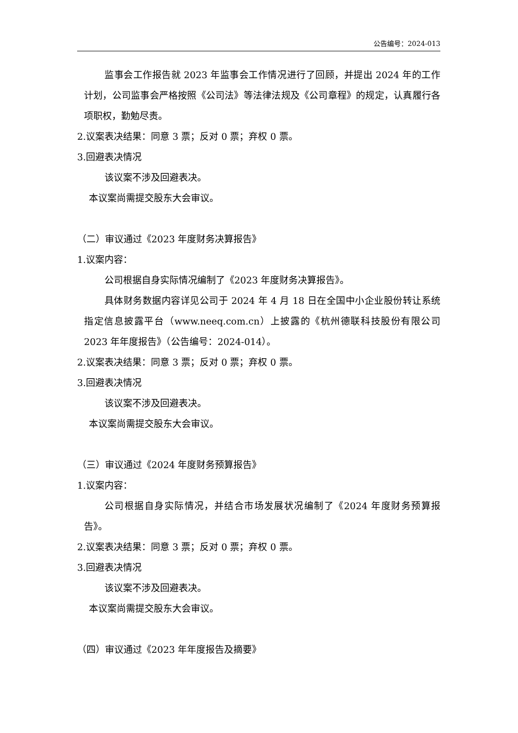公告编号：2024-013
监事会工作报告就 2023 年监事会工作情况进行了回顾，并提出 2024 年的工作计划，公司监事会严格按照《公司法》等法律法规及《公司章程》的规定，认真履行各项职权，勤勉尽责。
2.议案表决结果：同意 3 票；反对 0 票；弃权 0 票。
3.回避表决情况
该议案不涉及回避表决。
本议案尚需提交股东大会审议。
（二）审议通过《2023 年度财务决算报告》
1.议案内容：
公司根据自身实际情况编制了《2023 年度财务决算报告》。
具体财务数据内容详见公司于 2024 年 4 月 18 日在全国中小企业股份转让系统指定信息披露平台（www.neeq.com.cn）上披露的《杭州德联科技股份有限公司 2023 年年度报告》（公告编号：2024-014）。
2.议案表决结果：同意 3 票；反对 0 票；弃权 0 票。
3.回避表决情况
该议案不涉及回避表决。
本议案尚需提交股东大会审议。
（三）审议通过《2024 年度财务预算报告》
1.议案内容：
公司根据自身实际情况，并结合市场发展状况编制了《2024 年度财务预算报告》。
2.议案表决结果：同意 3 票；反对 0 票；弃权 0 票。
3.回避表决情况
该议案不涉及回避表决。
本议案尚需提交股东大会审议。
（四）审议通过《2023 年年度报告及摘要》